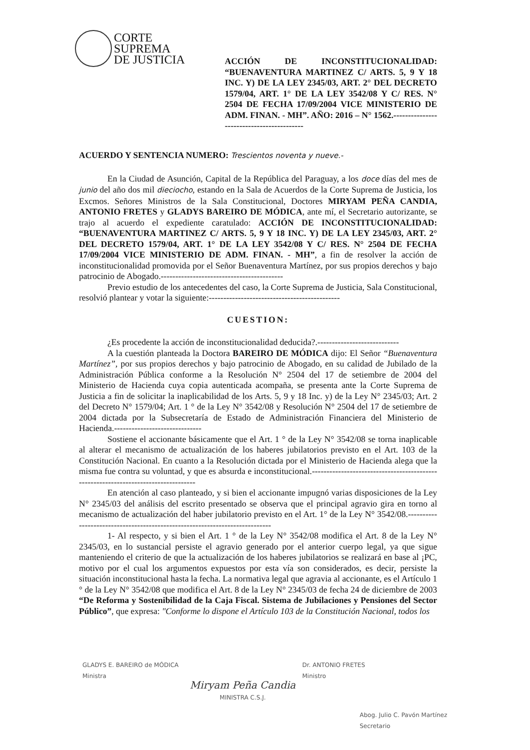CORTE
SUPREMA
DE JUSTICIA
ACCIÓN DE INCONSTITUCIONALIDAD: “BUENAVENTURA MARTINEZ C/ ARTS. 5, 9 Y 18 INC. Y) DE LA LEY 2345/03, ART. 2° DEL DECRETO 1579/04, ART. 1° DE LA LEY 3542/08 Y C/ RES. N° 2504 DE FECHA 17/09/2004 VICE MINISTERIO DE ADM. FINAN. - MH”. AÑO: 2016 – N° 1562.------------------------------------------
ACUERDO Y SENTENCIA NUMERO: Trescientos noventa y nueve.-
En la Ciudad de Asunción, Capital de la República del Paraguay, a los doce días del mes de junio del año dos mil dieciocho, estando en la Sala de Acuerdos de la Corte Suprema de Justicia, los Excmos. Señores Ministros de la Sala Constitucional, Doctores MIRYAM PEÑA CANDIA, ANTONIO FRETES y GLADYS BAREIRO DE MÓDICA, ante mí, el Secretario autorizante, se trajo al acuerdo el expediente caratulado: ACCIÓN DE INCONSTITUCIONALIDAD: “BUENAVENTURA MARTINEZ C/ ARTS. 5, 9 Y 18 INC. Y) DE LA LEY 2345/03, ART. 2° DEL DECRETO 1579/04, ART. 1° DE LA LEY 3542/08 Y C/ RES. N° 2504 DE FECHA 17/09/2004 VICE MINISTERIO DE ADM. FINAN. - MH”, a fin de resolver la acción de inconstitucionalidad promovida por el Señor Buenaventura Martínez, por sus propios derechos y bajo patrocinio de Abogado.------------------------------------------
Previo estudio de los antecedentes del caso, la Corte Suprema de Justicia, Sala Constitucional, resolvió plantear y votar la siguiente:---------------------------------------------
CUESTION:
¿Es procedente la acción de inconstitucionalidad deducida?.----------------------------
A la cuestión planteada la Doctora BAREIRO DE MÓDICA dijo: El Señor “Buenaventura Martínez”, por sus propios derechos y bajo patrocinio de Abogado, en su calidad de Jubilado de la Administración Pública conforme a la Resolución N° 2504 del 17 de setiembre de 2004 del Ministerio de Hacienda cuya copia autenticada acompaña, se presenta ante la Corte Suprema de Justicia a fin de solicitar la inaplicabilidad de los Arts. 5, 9 y 18 Inc. y) de la Ley N° 2345/03; Art. 2 del Decreto N° 1579/04; Art. 1 ° de la Ley N° 3542/08 y Resolución N° 2504 del 17 de setiembre de 2004 dictada por la Subsecretaría de Estado de Administración Financiera del Ministerio de Hacienda.------------------------------
Sostiene el accionante básicamente que el Art. 1 ° de la Ley N° 3542/08 se torna inaplicable al alterar el mecanismo de actualización de los haberes jubilatorios previsto en el Art. 103 de la Constitución Nacional. En cuanto a la Resolución dictada por el Ministerio de Hacienda alega que la misma fue contra su voluntad, y que es absurda e inconstitucional.-----------------------------------------------------------------------------------
En atención al caso planteado, y si bien el accionante impugnó varias disposiciones de la Ley N° 2345/03 del análisis del escrito presentado se observa que el principal agravio gira en torno al mecanismo de actualización del haber jubilatorio previsto en el Art. 1° de la Ley N° 3542/08.----------------------------------------------------------------------------
1- Al respecto, y si bien el Art. 1 ° de la Ley N° 3542/08 modifica el Art. 8 de la Ley N° 2345/03, en lo sustancial persiste el agravio generado por el anterior cuerpo legal, ya que sigue manteniendo el criterio de que la actualización de los haberes jubilatorios se realizará en base al ¡PC, motivo por el cual los argumentos expuestos por esta vía son considerados, es decir, persiste la situación inconstitucional hasta la fecha. La normativa legal que agravia al accionante, es el Artículo 1 ° de la Ley N° 3542/08 que modifica el Art. 8 de la Ley N° 2345/03 de fecha 24 de diciembre de 2003 “De Reforma y Sostenibilidad de la Caja Fiscal. Sistema de Jubilaciones y Pensiones del Sector Público”, que expresa: "Conforme lo dispone el Artículo 103 de la Constitución Nacional, todos los
GLADYS E. BAREIRO de MÓDICA
Ministra
Miryam Peña Candia
MINISTRA C.S.J.
Dr. ANTONIO FRETES
Ministro
Abog. Julio C. Pavón Martínez
Secretario